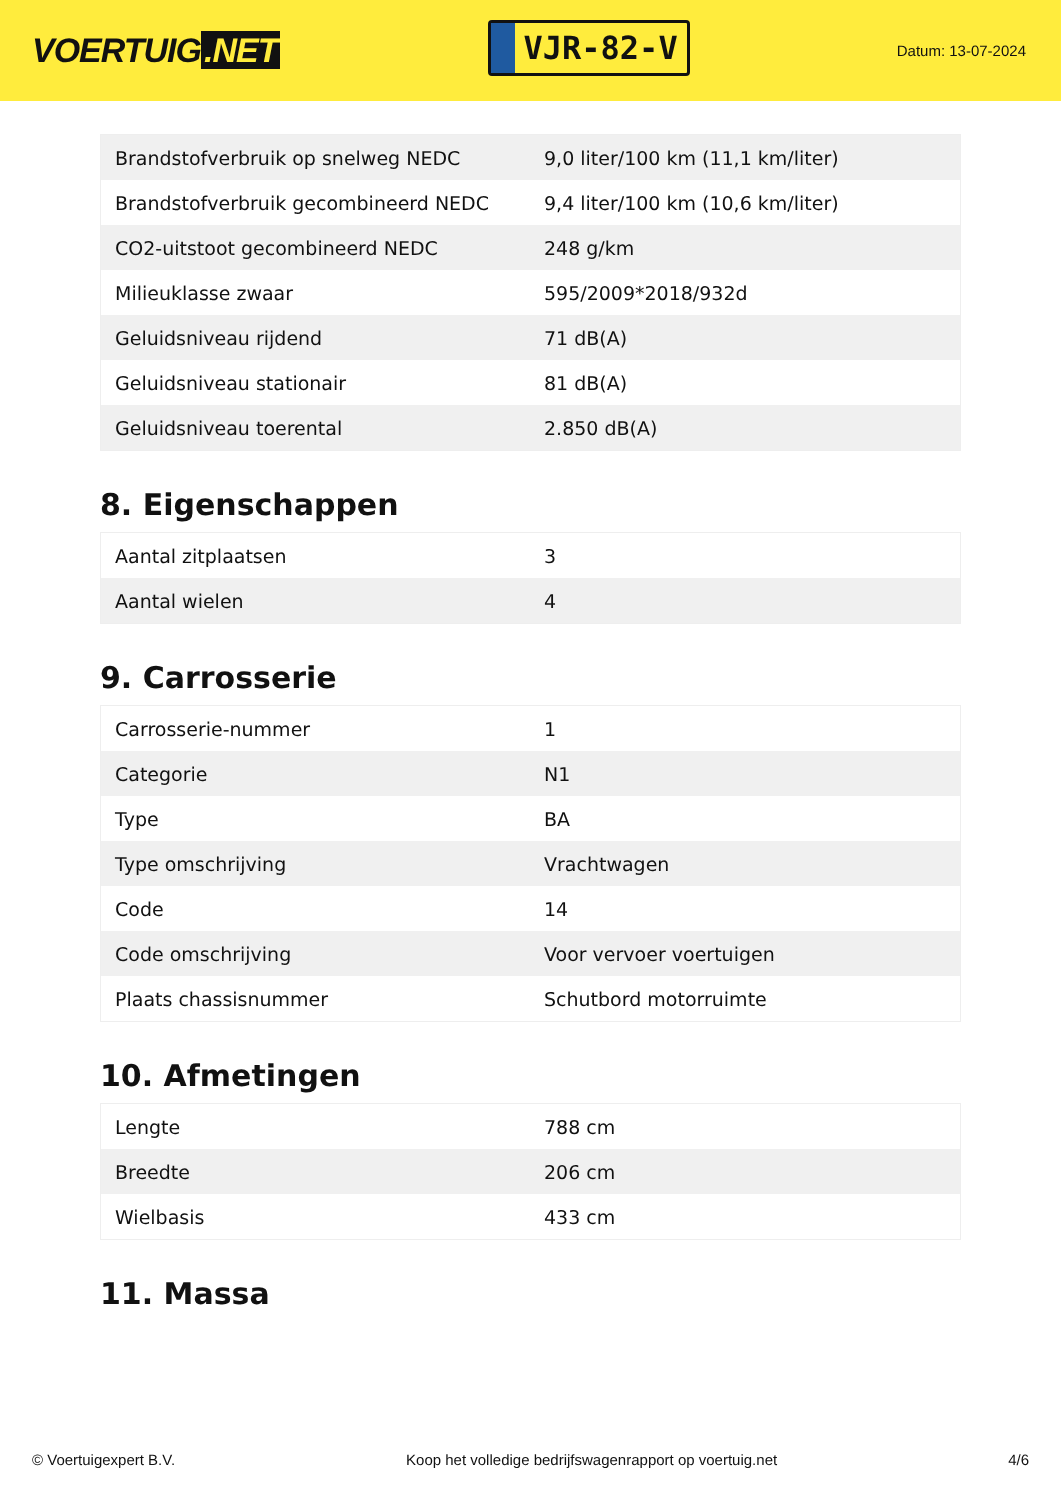VOERTUIG.NET
VJR-82-V
Datum: 13-07-2024
| Brandstofverbruik op snelweg NEDC | 9,0 liter/100 km (11,1 km/liter) |
| Brandstofverbruik gecombineerd NEDC | 9,4 liter/100 km (10,6 km/liter) |
| CO2-uitstoot gecombineerd NEDC | 248 g/km |
| Milieuklasse zwaar | 595/2009*2018/932d |
| Geluidsniveau rijdend | 71 dB(A) |
| Geluidsniveau stationair | 81 dB(A) |
| Geluidsniveau toerental | 2.850 dB(A) |
8. Eigenschappen
| Aantal zitplaatsen | 3 |
| Aantal wielen | 4 |
9. Carrosserie
| Carrosserie-nummer | 1 |
| Categorie | N1 |
| Type | BA |
| Type omschrijving | Vrachtwagen |
| Code | 14 |
| Code omschrijving | Voor vervoer voertuigen |
| Plaats chassisnummer | Schutbord motorruimte |
10. Afmetingen
| Lengte | 788 cm |
| Breedte | 206 cm |
| Wielbasis | 433 cm |
11. Massa
© Voertuigexpert B.V. Koop het volledige bedrijfswagenrapport op voertuig.net 4/6